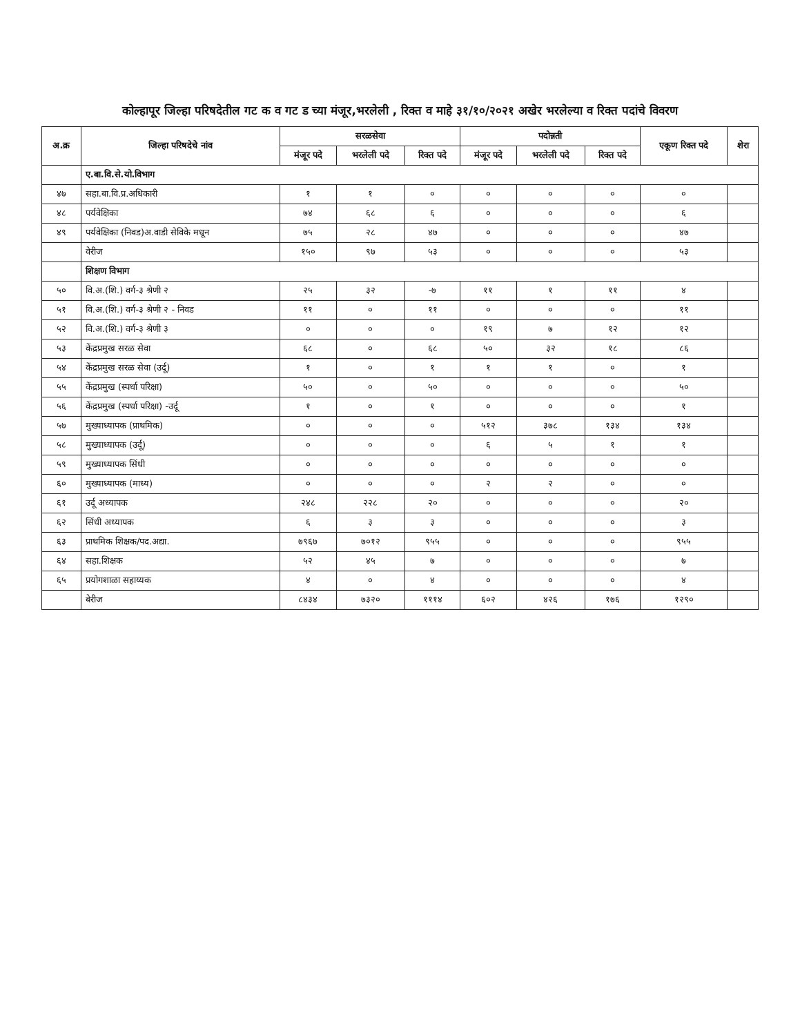कोल्हापूर जिल्हा परिषदेतील गट क व गट ड च्या मंजूर,भरलेली , रिक्त व माहे ३१/१०/२०२१ अखेर भरलेल्या व रिक्त पदांचे विवरण
| अ.क्र | जिल्हा परिषदेचे नांव | सरळसेवा | | | पदोन्नती | | | एकूण रिक्त पदे | शेरा |
| --- | --- | --- | --- | --- | --- | --- | --- | --- | --- |
| | | मंजूर पदे | भरलेली पदे | रिक्त पदे | मंजूर पदे | भरलेली पदे | रिक्त पदे | | |
| | ए.बा.वि.से.यो.विभाग | | | | | | | | |
| ४७ | सहा.बा.वि.प्र.अधिकारी | १ | १ | ० | ० | ० | ० | ० | |
| ४८ | पर्यवेक्षिका | ७४ | ६८ | ६ | ० | ० | ० | ६ | |
| ४९ | पर्यवेक्षिका (निवड)अ.वाडी सेविके मधून | ७५ | २८ | ४७ | ० | ० | ० | ४७ | |
| | वेरीज | १५० | ९७ | ५३ | ० | ० | ० | ५३ | |
| | शिक्षण विभाग | | | | | | | | |
| ५० | वि.अ.(शि.) वर्ग-३ श्रेणी २ | २५ | ३२ | -७ | ११ | १ | ११ | ४ | |
| ५१ | वि.अ.(शि.) वर्ग-३ श्रेणी २ - निवड | ११ | ० | ११ | ० | ० | ० | ११ | |
| ५२ | वि.अ.(शि.) वर्ग-३ श्रेणी ३ | ० | ० | ० | १९ | ७ | १२ | १२ | |
| ५३ | केंद्रप्रमुख सरळ सेवा | ६८ | ० | ६८ | ५० | ३२ | १८ | ८६ | |
| ५४ | केंद्रप्रमुख सरळ सेवा (उर्दू) | १ | ० | १ | १ | १ | ० | १ | |
| ५५ | केंद्रप्रमुख (स्पर्धा परिक्षा) | ५० | ० | ५० | ० | ० | ० | ५० | |
| ५६ | केंद्रप्रमुख (स्पर्धा परिक्षा) -उर्दू | १ | ० | १ | ० | ० | ० | १ | |
| ५७ | मुख्याध्यापक (प्राथमिक) | ० | ० | ० | ५१२ | ३७८ | १३४ | १३४ | |
| ५८ | मुख्याध्यापक (उर्दू) | ० | ० | ० | ६ | ५ | १ | १ | |
| ५९ | मुख्याध्यापक सिंधी | ० | ० | ० | ० | ० | ० | ० | |
| ६० | मुख्याध्यापक (माध्य) | ० | ० | ० | २ | २ | ० | ० | |
| ६१ | उर्दू अध्यापक | २४८ | २२८ | २० | ० | ० | ० | २० | |
| ६२ | सिंधी अध्यापक | ६ | ३ | ३ | ० | ० | ० | ३ | |
| ६३ | प्राथमिक शिक्षक/पद.अद्या. | ७९६७ | ७०१२ | ९५५ | ० | ० | ० | ९५५ | |
| ६४ | सहा.शिक्षक | ५२ | ४५ | ७ | ० | ० | ० | ७ | |
| ६५ | प्रयोगशाळा सहाय्यक | ४ | ० | ४ | ० | ० | ० | ४ | |
| | बेरीज | ८४३४ | ७३२० | १११४ | ६०२ | ४२६ | १७६ | १२९० | |